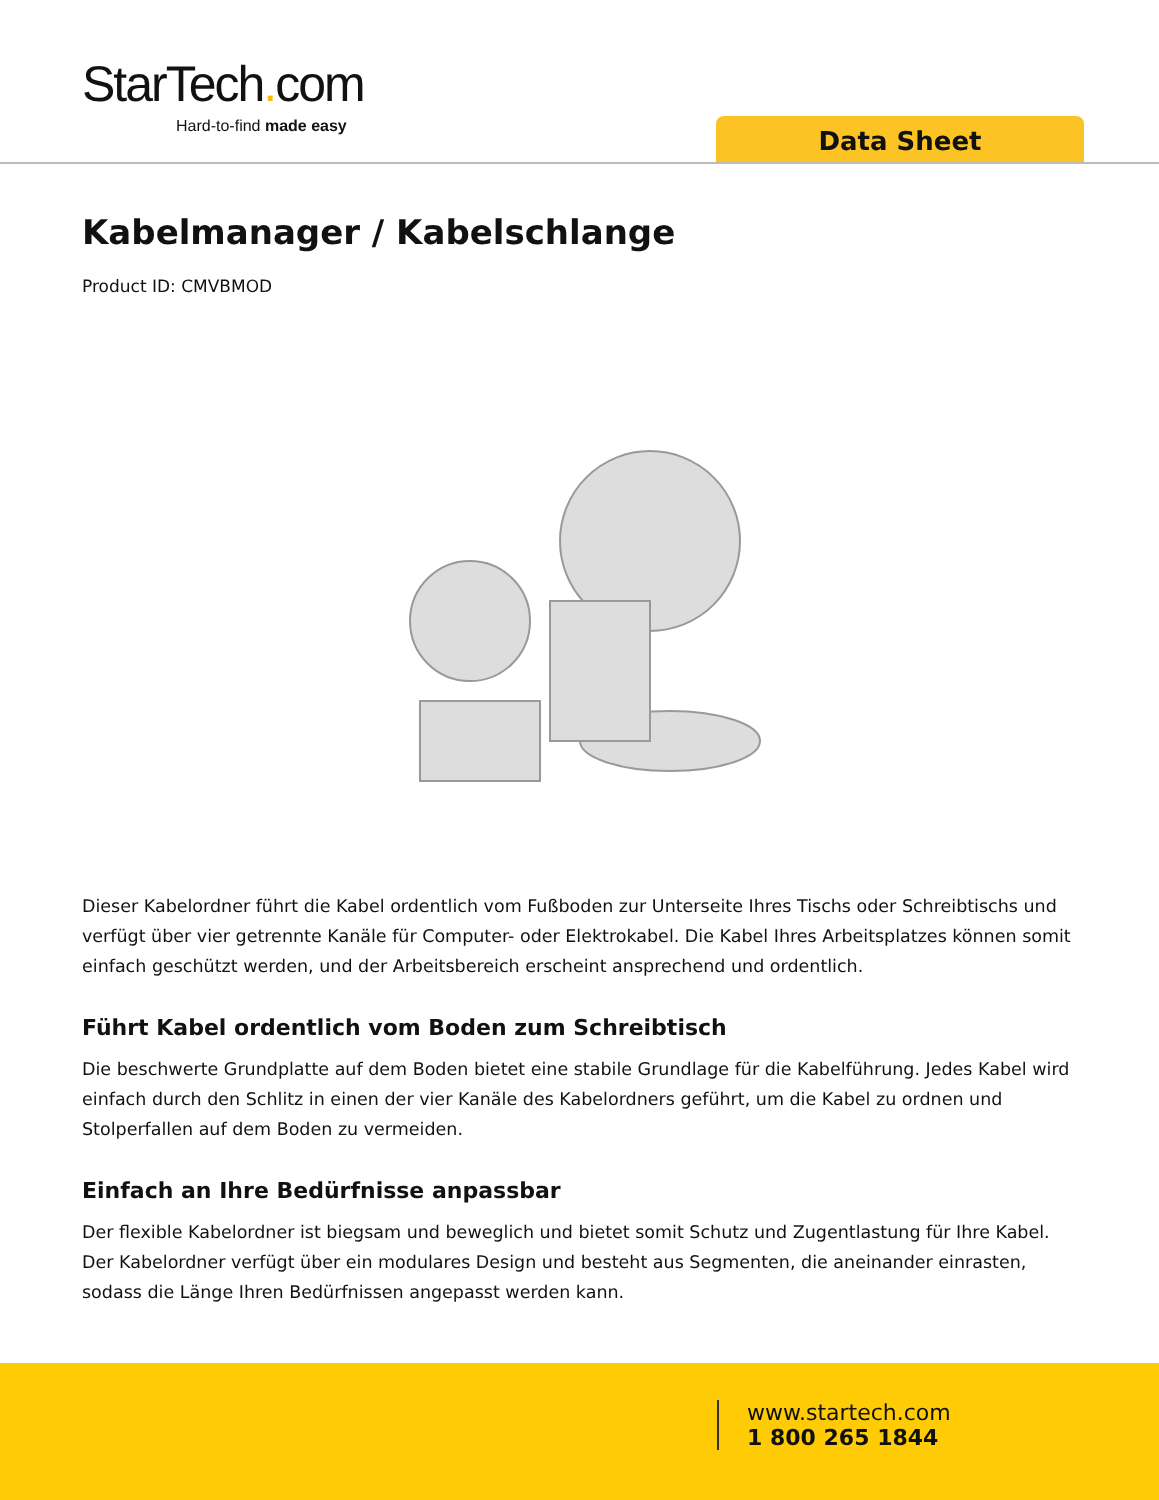StarTech. com
Hard-to-find made easy
Data Sheet
Kabelmanager / Kabelschlange
Product ID: CMVBMOD
Dieser Kabelordner führt die Kabel ordentlich vom Fußboden zur Unterseite Ihres Tischs oder Schreibtischs und verfügt über vier getrennte Kanäle für Computer- oder Elektrokabel. Die Kabel Ihres Arbeitsplatzes können somit einfach geschützt werden, und der Arbeitsbereich erscheint ansprechend und ordentlich.
Führt Kabel ordentlich vom Boden zum Schreibtisch
Die beschwerte Grundplatte auf dem Boden bietet eine stabile Grundlage für die Kabelführung. Jedes Kabel wird einfach durch den Schlitz in einen der vier Kanäle des Kabelordners geführt, um die Kabel zu ordnen und Stolperfallen auf dem Boden zu vermeiden.
Einfach an Ihre Bedürfnisse anpassbar
Der flexible Kabelordner ist biegsam und beweglich und bietet somit Schutz und Zugentlastung für Ihre Kabel. Der Kabelordner verfügt über ein modulares Design und besteht aus Segmenten, die aneinander einrasten, sodass die Länge Ihren Bedürfnissen angepasst werden kann.
www.startech.com
1 800 265 1844